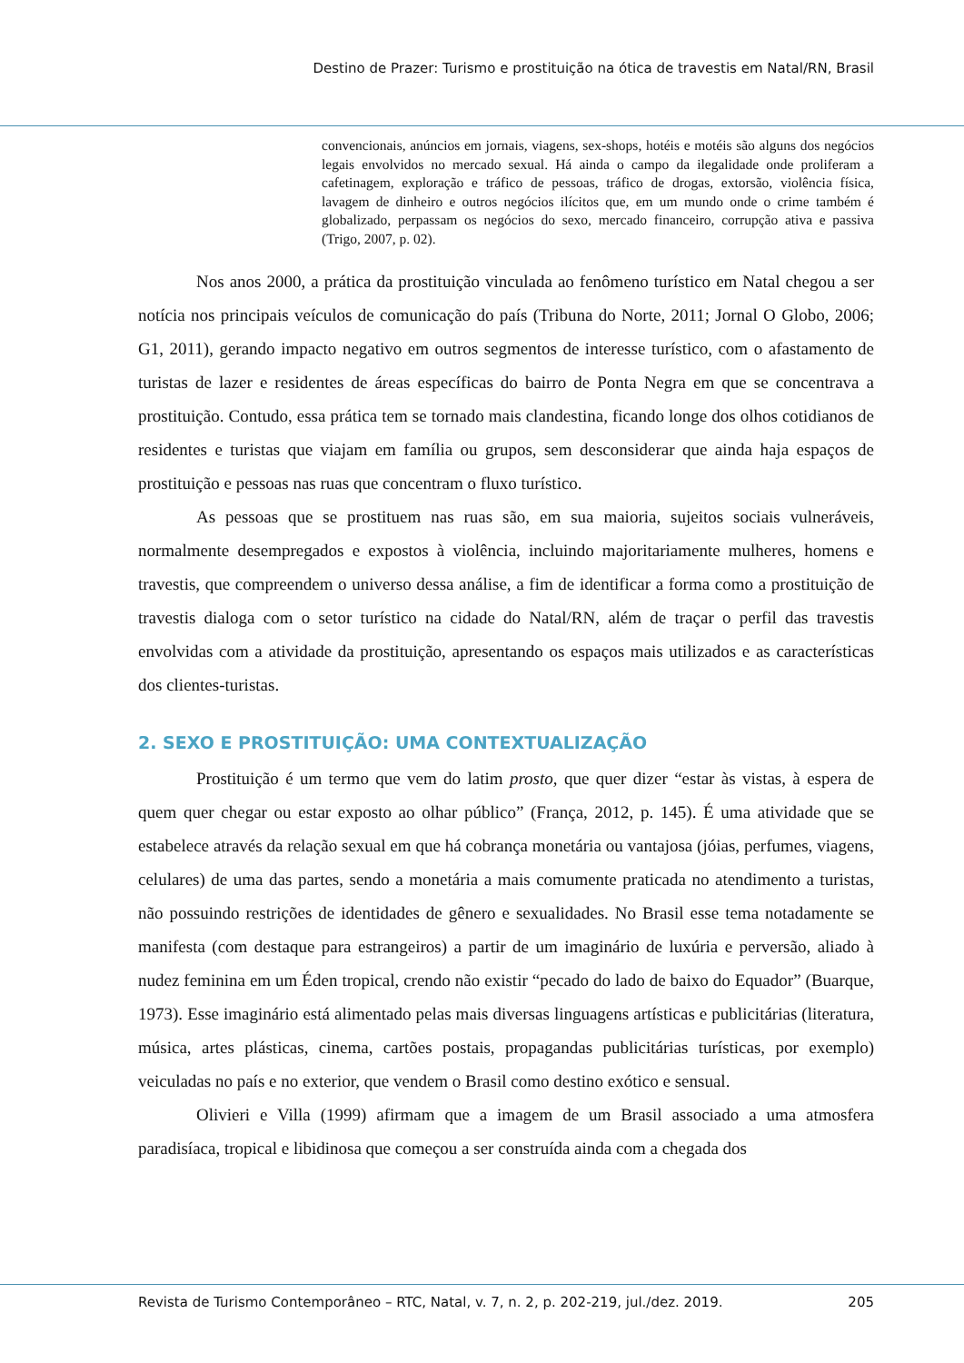Destino de Prazer: Turismo e prostituição na ótica de travestis em Natal/RN, Brasil
convencionais, anúncios em jornais, viagens, sex-shops, hotéis e motéis são alguns dos negócios legais envolvidos no mercado sexual. Há ainda o campo da ilegalidade onde proliferam a cafetinagem, exploração e tráfico de pessoas, tráfico de drogas, extorsão, violência física, lavagem de dinheiro e outros negócios ilícitos que, em um mundo onde o crime também é globalizado, perpassam os negócios do sexo, mercado financeiro, corrupção ativa e passiva (Trigo, 2007, p. 02).
Nos anos 2000, a prática da prostituição vinculada ao fenômeno turístico em Natal chegou a ser notícia nos principais veículos de comunicação do país (Tribuna do Norte, 2011; Jornal O Globo, 2006; G1, 2011), gerando impacto negativo em outros segmentos de interesse turístico, com o afastamento de turistas de lazer e residentes de áreas específicas do bairro de Ponta Negra em que se concentrava a prostituição. Contudo, essa prática tem se tornado mais clandestina, ficando longe dos olhos cotidianos de residentes e turistas que viajam em família ou grupos, sem desconsiderar que ainda haja espaços de prostituição e pessoas nas ruas que concentram o fluxo turístico.
As pessoas que se prostituem nas ruas são, em sua maioria, sujeitos sociais vulneráveis, normalmente desempregados e expostos à violência, incluindo majoritariamente mulheres, homens e travestis, que compreendem o universo dessa análise, a fim de identificar a forma como a prostituição de travestis dialoga com o setor turístico na cidade do Natal/RN, além de traçar o perfil das travestis envolvidas com a atividade da prostituição, apresentando os espaços mais utilizados e as características dos clientes-turistas.
2. SEXO E PROSTITUIÇÃO: UMA CONTEXTUALIZAÇÃO
Prostituição é um termo que vem do latim prosto, que quer dizer “estar às vistas, à espera de quem quer chegar ou estar exposto ao olhar público” (França, 2012, p. 145). É uma atividade que se estabelece através da relação sexual em que há cobrança monetária ou vantajosa (jóias, perfumes, viagens, celulares) de uma das partes, sendo a monetária a mais comumente praticada no atendimento a turistas, não possuindo restrições de identidades de gênero e sexualidades. No Brasil esse tema notadamente se manifesta (com destaque para estrangeiros) a partir de um imaginário de luxúria e perversão, aliado à nudez feminina em um Éden tropical, crendo não existir “pecado do lado de baixo do Equador” (Buarque, 1973). Esse imaginário está alimentado pelas mais diversas linguagens artísticas e publicitárias (literatura, música, artes plásticas, cinema, cartões postais, propagandas publicitárias turísticas, por exemplo) veiculadas no país e no exterior, que vendem o Brasil como destino exótico e sensual.
Olivieri e Villa (1999) afirmam que a imagem de um Brasil associado a uma atmosfera paradisíaca, tropical e libidinosa que começou a ser construída ainda com a chegada dos
Revista de Turismo Contemporâneo – RTC, Natal, v. 7, n. 2, p. 202-219, jul./dez. 2019. 205